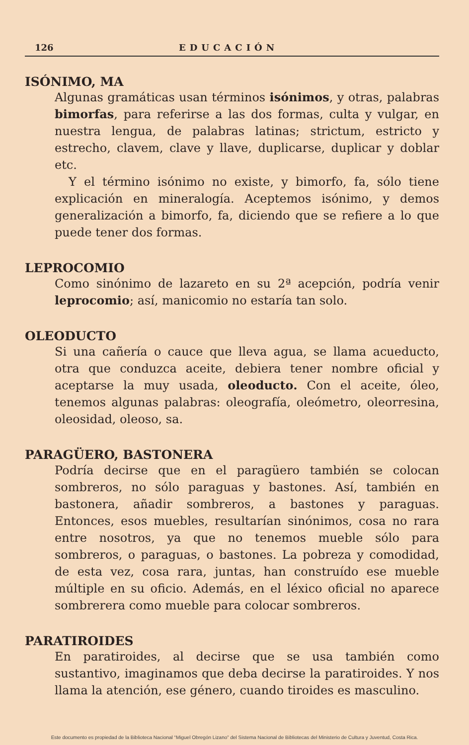126 EDUCACIÓN
ISÓNIMO, MA
Algunas gramáticas usan términos isónimos, y otras, palabras bimorfas, para referirse a las dos formas, culta y vulgar, en nuestra lengua, de palabras latinas; strictum, estricto y estrecho, clavem, clave y llave, duplicarse, duplicar y doblar etc.
Y el término isónimo no existe, y bimorfo, fa, sólo tiene explicación en mineralogía. Aceptemos isónimo, y demos generalización a bimorfo, fa, diciendo que se refiere a lo que puede tener dos formas.
LEPROCOMIO
Como sinónimo de lazareto en su 2ª acepción, podría venir leprocomio; así, manicomio no estaría tan solo.
OLEODUCTO
Si una cañería o cauce que lleva agua, se llama acueducto, otra que conduzca aceite, debiera tener nombre oficial y aceptarse la muy usada, oleoducto. Con el aceite, óleo, tenemos algunas palabras: oleografía, oleómetro, oleorresina, oleosidad, oleoso, sa.
PARAGÜERO, BASTONERA
Podría decirse que en el paragüero también se colocan sombreros, no sólo paraguas y bastones. Así, también en bastonera, añadir sombreros, a bastones y paraguas. Entonces, esos muebles, resultarían sinónimos, cosa no rara entre nosotros, ya que no tenemos mueble sólo para sombreros, o paraguas, o bastones. La pobreza y comodidad, de esta vez, cosa rara, juntas, han construído ese mueble múltiple en su oficio. Además, en el léxico oficial no aparece sombrerera como mueble para colocar sombreros.
PARATIROIDES
En paratiroides, al decirse que se usa también como sustantivo, imaginamos que deba decirse la paratiroides. Y nos llama la atención, ese género, cuando tiroides es masculino.
Este documento es propiedad de la Biblioteca Nacional “Miguel Obregón Lizano” del Sistema Nacional de Bibliotecas del Ministerio de Cultura y Juventud, Costa Rica.